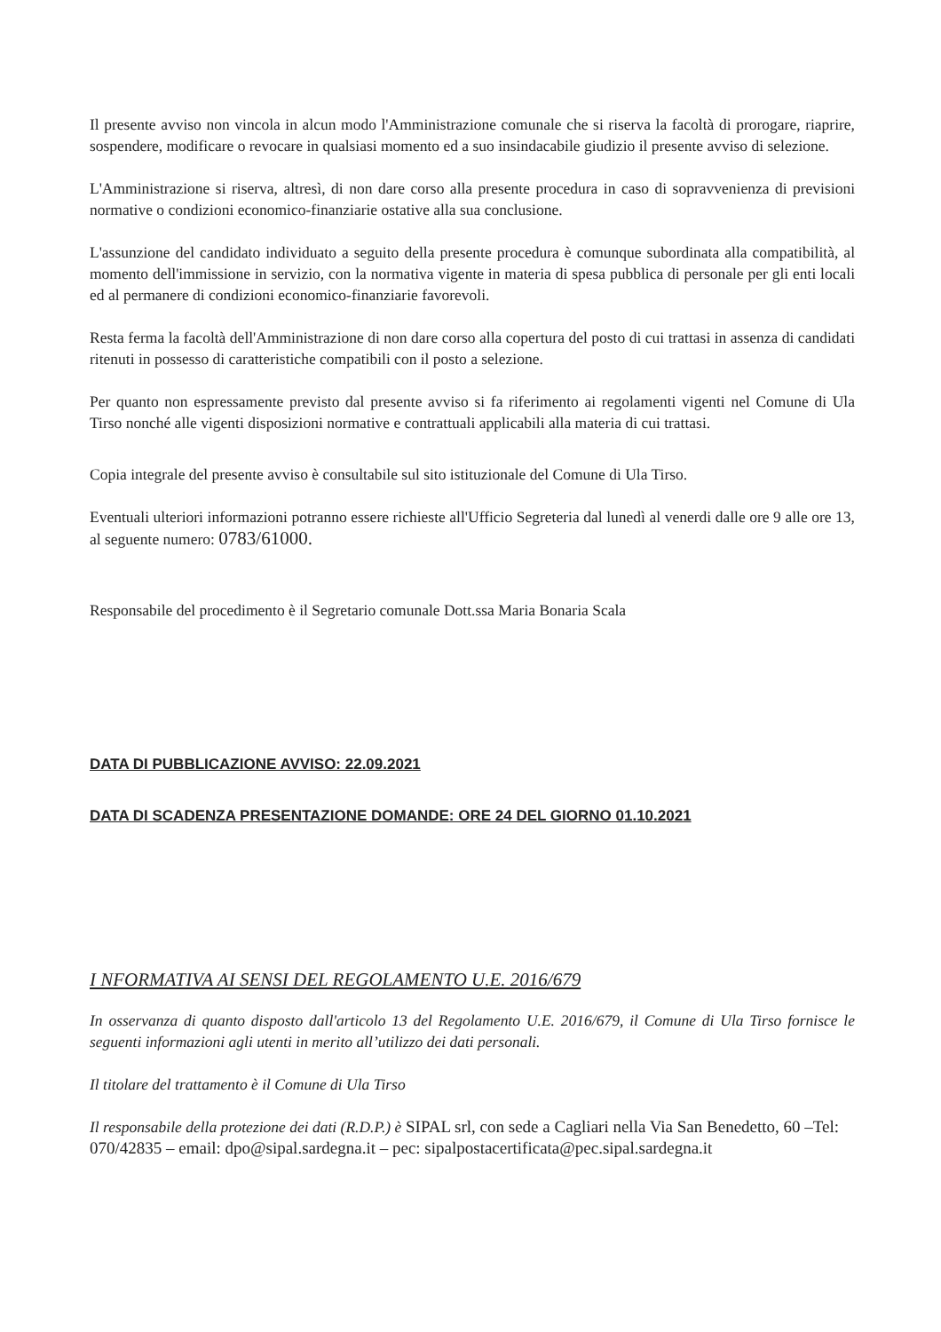Il presente avviso non vincola in alcun modo l'Amministrazione comunale che si riserva la facoltà di prorogare, riaprire, sospendere, modificare o revocare in qualsiasi momento ed a suo insindacabile giudizio il presente avviso di selezione.
L'Amministrazione si riserva, altresì, di non dare corso alla presente procedura in caso di sopravvenienza di previsioni normative o condizioni economico-finanziarie ostative alla sua conclusione.
L'assunzione del candidato individuato a seguito della presente procedura è comunque subordinata alla compatibilità, al momento dell'immissione in servizio, con la normativa vigente in materia di spesa pubblica di personale per gli enti locali ed al permanere di condizioni economico-finanziarie favorevoli.
Resta ferma la facoltà dell'Amministrazione di non dare corso alla copertura del posto di cui trattasi in assenza di candidati ritenuti in possesso di caratteristiche compatibili con il posto a selezione.
Per quanto non espressamente previsto dal presente avviso si fa riferimento ai regolamenti vigenti nel Comune di Ula Tirso nonché alle vigenti disposizioni normative e contrattuali applicabili alla materia di cui trattasi.
Copia integrale del presente avviso è consultabile sul sito istituzionale del Comune di Ula Tirso.
Eventuali ulteriori informazioni potranno essere richieste all'Ufficio Segreteria dal lunedì al venerdi dalle ore 9 alle ore 13, al seguente numero: 0783/61000.
Responsabile del procedimento è il Segretario comunale Dott.ssa Maria Bonaria Scala
DATA DI PUBBLICAZIONE AVVISO: 22.09.2021
DATA DI SCADENZA PRESENTAZIONE DOMANDE: ORE 24 DEL GIORNO 01.10.2021
I NFORMATIVA AI SENSI DEL REGOLAMENTO U.E. 2016/679
In osservanza di quanto disposto dall'articolo 13 del Regolamento U.E. 2016/679, il Comune di Ula Tirso fornisce le seguenti informazioni agli utenti in merito all’utilizzo dei dati personali.
Il titolare del trattamento è il Comune di Ula Tirso
Il responsabile della protezione dei dati (R.D.P.) è SIPAL srl, con sede a Cagliari nella Via San Benedetto, 60 –Tel: 070/42835 – email: dpo@sipal.sardegna.it – pec: sipalpostacertificata@pec.sipal.sardegna.it